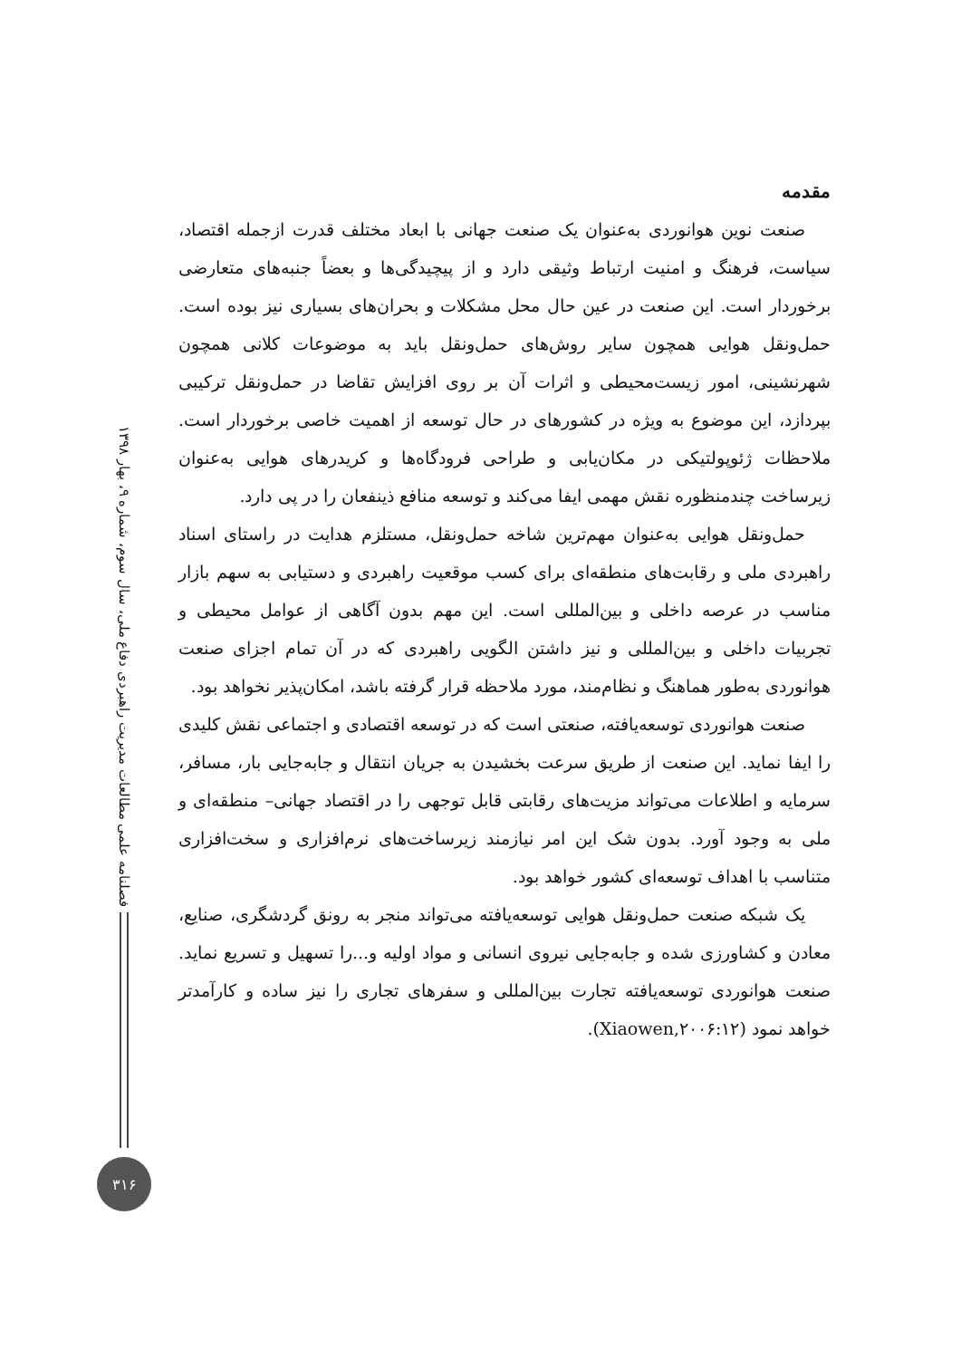مقدمه
صنعت نوین هوانوردی به‌عنوان یک صنعت جهانی با ابعاد مختلف قدرت ازجمله اقتصاد، سیاست، فرهنگ و امنیت ارتباط وثیقی دارد و از پیچیدگی‌ها و بعضاً جنبه‌های متعارضی برخوردار است. این صنعت در عین حال محل مشکلات و بحران‌های بسیاری نیز بوده است. حمل‌ونقل هوایی همچون سایر روش‌های حمل‌ونقل باید به موضوعات کلانی همچون شهرنشینی، امور زیست‌محیطی و اثرات آن بر روی افزایش تقاضا در حمل‌ونقل ترکیبی بپردازد، این موضوع به ویژه در کشورهای در حال توسعه از اهمیت خاصی برخوردار است. ملاحظات ژئوپولتیکی در مکان‌یابی و طراحی فرودگاه‌ها و کریدرهای هوایی به‌عنوان زیرساخت چندمنظوره نقش مهمی ایفا می‌کند و توسعه منافع ذینفعان را در پی دارد.
حمل‌ونقل هوایی به‌عنوان مهم‌ترین شاخه حمل‌ونقل، مستلزم هدایت در راستای اسناد راهبردی ملی و رقابت‌های منطقه‌ای برای کسب موقعیت راهبردی و دستیابی به سهم بازار مناسب در عرصه داخلی و بین‌المللی است. این مهم بدون آگاهی از عوامل محیطی و تجربیات داخلی و بین‌المللی و نیز داشتن الگویی راهبردی که در آن تمام اجزای صنعت هوانوردی به‌طور هماهنگ و نظام‌مند، مورد ملاحظه قرار گرفته باشد، امکان‌پذیر نخواهد بود.
صنعت هوانوردی توسعه‌یافته، صنعتی است که در توسعه اقتصادی و اجتماعی نقش کلیدی را ایفا نماید. این صنعت از طریق سرعت بخشیدن به جریان انتقال و جابه‌جایی بار، مسافر، سرمایه و اطلاعات می‌تواند مزیت‌های رقابتی قابل توجهی را در اقتصاد جهانی– منطقه‌ای و ملی به وجود آورد. بدون شک این امر نیازمند زیرساخت‌های نرم‌افزاری و سخت‌افزاری متناسب با اهداف توسعه‌ای کشور خواهد بود.
یک شبکه صنعت حمل‌ونقل هوایی توسعه‌یافته می‌تواند منجر به رونق گردشگری، صنایع، معادن و کشاورزی شده و جابه‌جایی نیروی انسانی و مواد اولیه و...را تسهیل و تسریع نماید. صنعت هوانوردی توسعه‌یافته تجارت بین‌المللی و سفرهای تجاری را نیز ساده و کارآمدتر خواهد نمود (Xiaowen,۲۰۰۶:۱۲).
فصلنامه علمی مطالعات مدیریت راهبردی دفاع ملی، سال سوم، شماره ۹، بهار ۱۳۹۸
۳۱۶